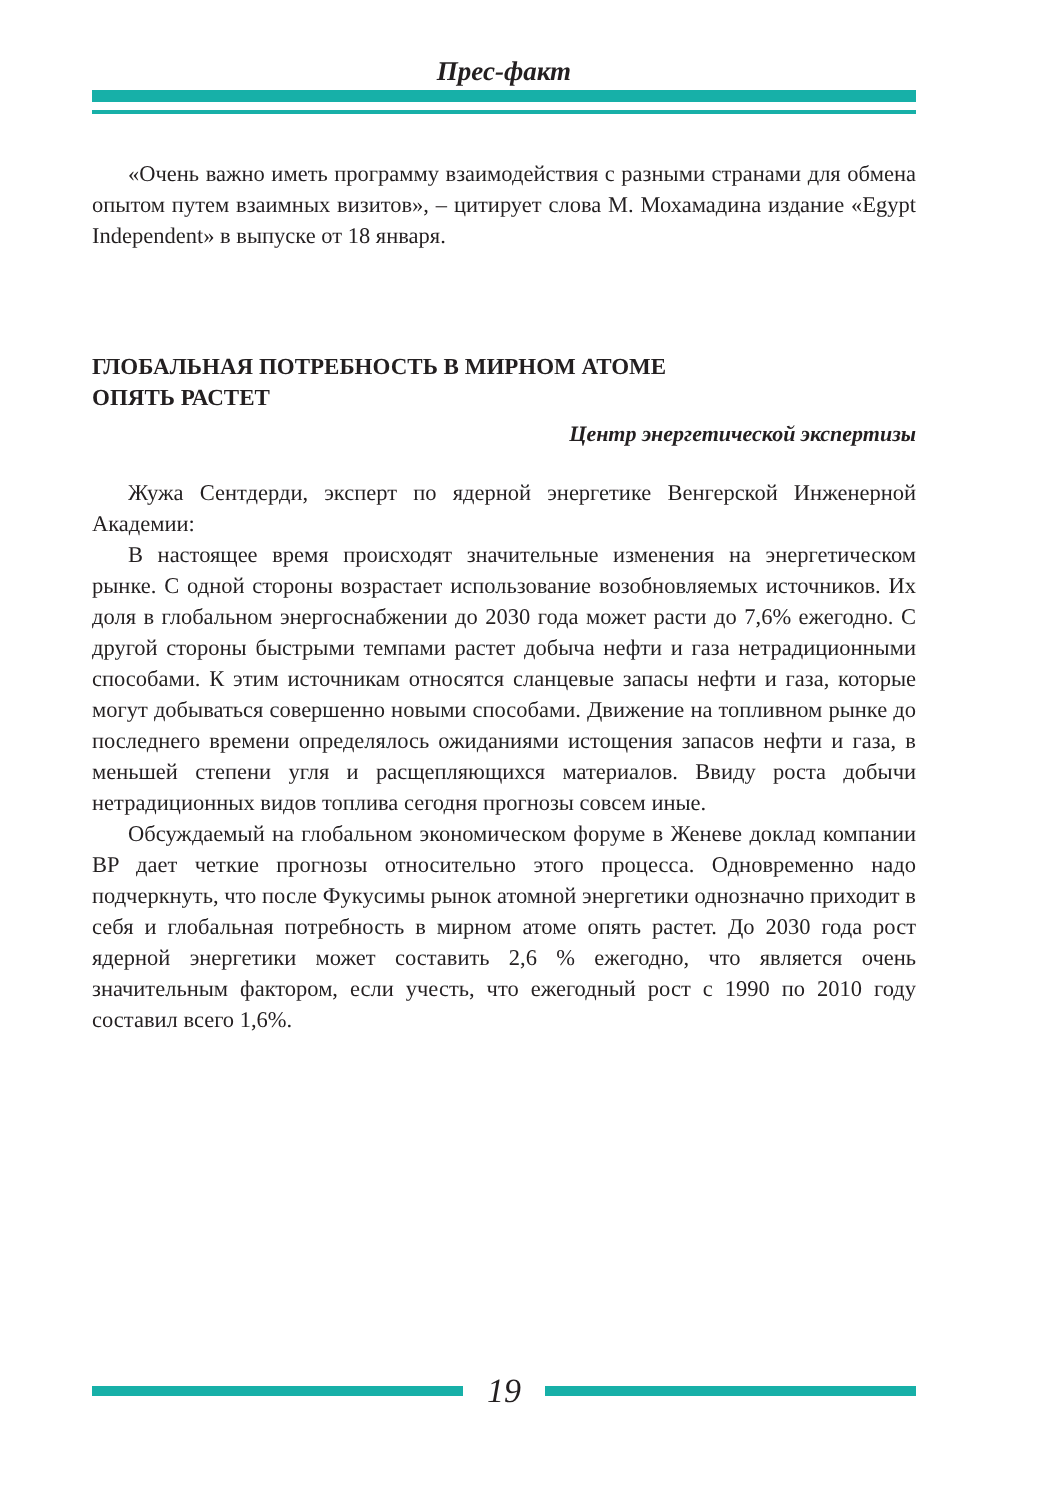Прес-факт
«Очень важно иметь программу взаимодействия с разными странами для обмена опытом путем взаимных визитов», – цитирует слова М. Мохамадина издание «Egypt Independent» в выпуске от 18 января.
ГЛОБАЛЬНАЯ ПОТРЕБНОСТЬ В МИРНОМ АТОМЕ
ОПЯТЬ РАСТЕТ
Центр энергетической экспертизы
Жужа Сентдерди, эксперт по ядерной энергетике Венгерской Инженерной Академии:
В настоящее время происходят значительные изменения на энергетическом рынке. С одной стороны возрастает использование возобновляемых источников. Их доля в глобальном энергоснабжении до 2030 года может расти до 7,6% ежегодно. С другой стороны быстрыми темпами растет добыча нефти и газа нетрадиционными способами. К этим источникам относятся сланцевые запасы нефти и газа, которые могут добываться совершенно новыми способами. Движение на топливном рынке до последнего времени определялось ожиданиями истощения запасов нефти и газа, в меньшей степени угля и расщепляющихся материалов. Ввиду роста добычи нетрадиционных видов топлива сегодня прогнозы совсем иные.
Обсуждаемый на глобальном экономическом форуме в Женеве доклад компании BP дает четкие прогнозы относительно этого процесса. Одновременно надо подчеркнуть, что после Фукусимы рынок атомной энергетики однозначно приходит в себя и глобальная потребность в мирном атоме опять растет. До 2030 года рост ядерной энергетики может составить 2,6 % ежегодно, что является очень значительным фактором, если учесть, что ежегодный рост с 1990 по 2010 году составил всего 1,6%.
19